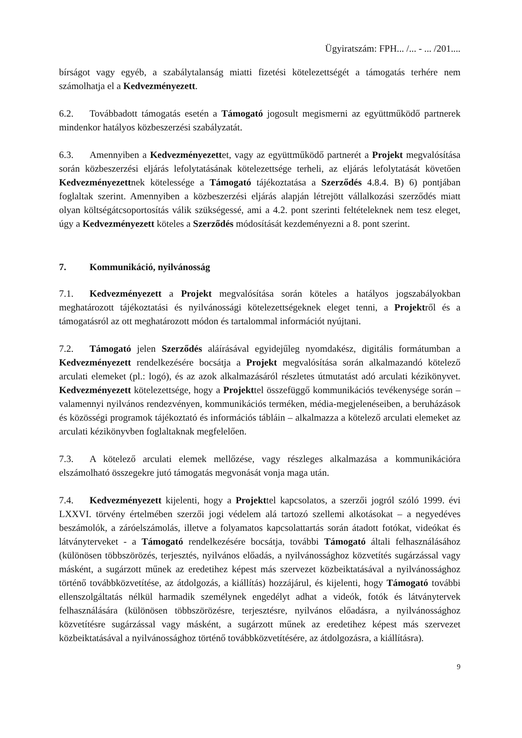Ügyiratszám: FPH... /... - ... /201....
bírságot vagy egyéb, a szabálytalanság miatti fizetési kötelezettségét a támogatás terhére nem számolhatja el a Kedvezményezett.
6.2. Továbbadott támogatás esetén a Támogató jogosult megismerni az együttműködő partnerek mindenkor hatályos közbeszerzési szabályzatát.
6.3. Amennyiben a Kedvezményezettet, vagy az együttműködő partnerét a Projekt megvalósítása során közbeszerzési eljárás lefolytatásának kötelezettsége terheli, az eljárás lefolytatását követően Kedvezményezettnek kötelessége a Támogató tájékoztatása a Szerződés 4.8.4. B) 6) pontjában foglaltak szerint. Amennyiben a közbeszerzési eljárás alapján létrejött vállalkozási szerződés miatt olyan költségátcsoportosítás válik szükségessé, ami a 4.2. pont szerinti feltételeknek nem tesz eleget, úgy a Kedvezményezett köteles a Szerződés módosítását kezdeményezni a 8. pont szerint.
7. Kommunikáció, nyilvánosság
7.1. Kedvezményezett a Projekt megvalósítása során köteles a hatályos jogszabályokban meghatározott tájékoztatási és nyilvánossági kötelezettségeknek eleget tenni, a Projektről és a támogatásról az ott meghatározott módon és tartalommal információt nyújtani.
7.2. Támogató jelen Szerződés aláírásával egyidejűleg nyomdakész, digitális formátumban a Kedvezményezett rendelkezésére bocsátja a Projekt megvalósítása során alkalmazandó kötelező arculati elemeket (pl.: logó), és az azok alkalmazásáról részletes útmutatást adó arculati kézikönyvet. Kedvezményezett kötelezettsége, hogy a Projekttel összefüggő kommunikációs tevékenysége során – valamennyi nyilvános rendezvényen, kommunikációs terméken, média-megjelenéseiben, a beruházások és közösségi programok tájékoztató és információs tábláin – alkalmazza a kötelező arculati elemeket az arculati kézikönyvben foglaltaknak megfelelően.
7.3. A kötelező arculati elemek mellőzése, vagy részleges alkalmazása a kommunikációra elszámolható összegekre jutó támogatás megvonását vonja maga után.
7.4. Kedvezményezett kijelenti, hogy a Projekttel kapcsolatos, a szerzői jogról szóló 1999. évi LXXVI. törvény értelmében szerzői jogi védelem alá tartozó szellemi alkotásokat – a negyedéves beszámolók, a záróelszámolás, illetve a folyamatos kapcsolattartás során átadott fotókat, videókat és látványterveket - a Támogató rendelkezésére bocsátja, további Támogató általi felhasználásához (különösen többszörözés, terjesztés, nyilvános előadás, a nyilvánossághoz közvetítés sugárzással vagy másként, a sugárzott műnek az eredetihez képest más szervezet közbeiktatásával a nyilvánossághoz történő továbbközvetítése, az átdolgozás, a kiállítás) hozzájárul, és kijelenti, hogy Támogató további ellenszolgáltatás nélkül harmadik személynek engedélyt adhat a videók, fotók és látványtervek felhasználására (különösen többszörözésre, terjesztésre, nyilvános előadásra, a nyilvánossághoz közvetítésre sugárzással vagy másként, a sugárzott műnek az eredetihez képest más szervezet közbeiktatásával a nyilvánossághoz történő továbbközvetítésére, az átdolgozásra, a kiállításra).
9